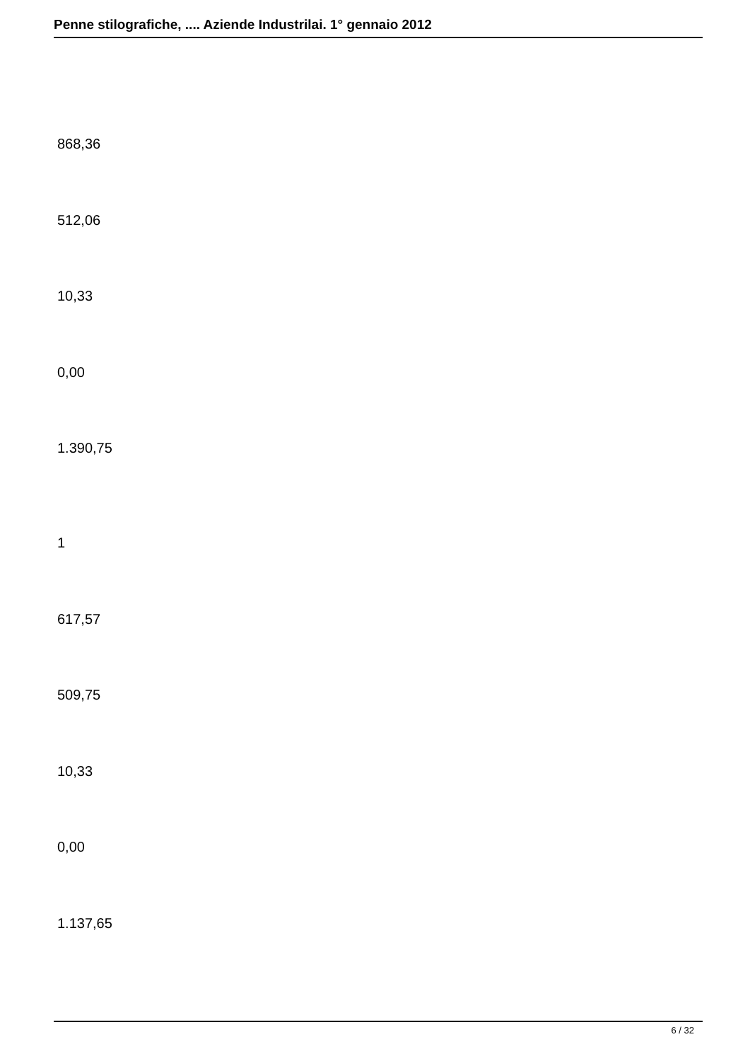Penne stilografiche, .... Aziende Industrilai. 1° gennaio 2012
868,36
512,06
10,33
0,00
1.390,75
1
617,57
509,75
10,33
0,00
1.137,65
6 / 32